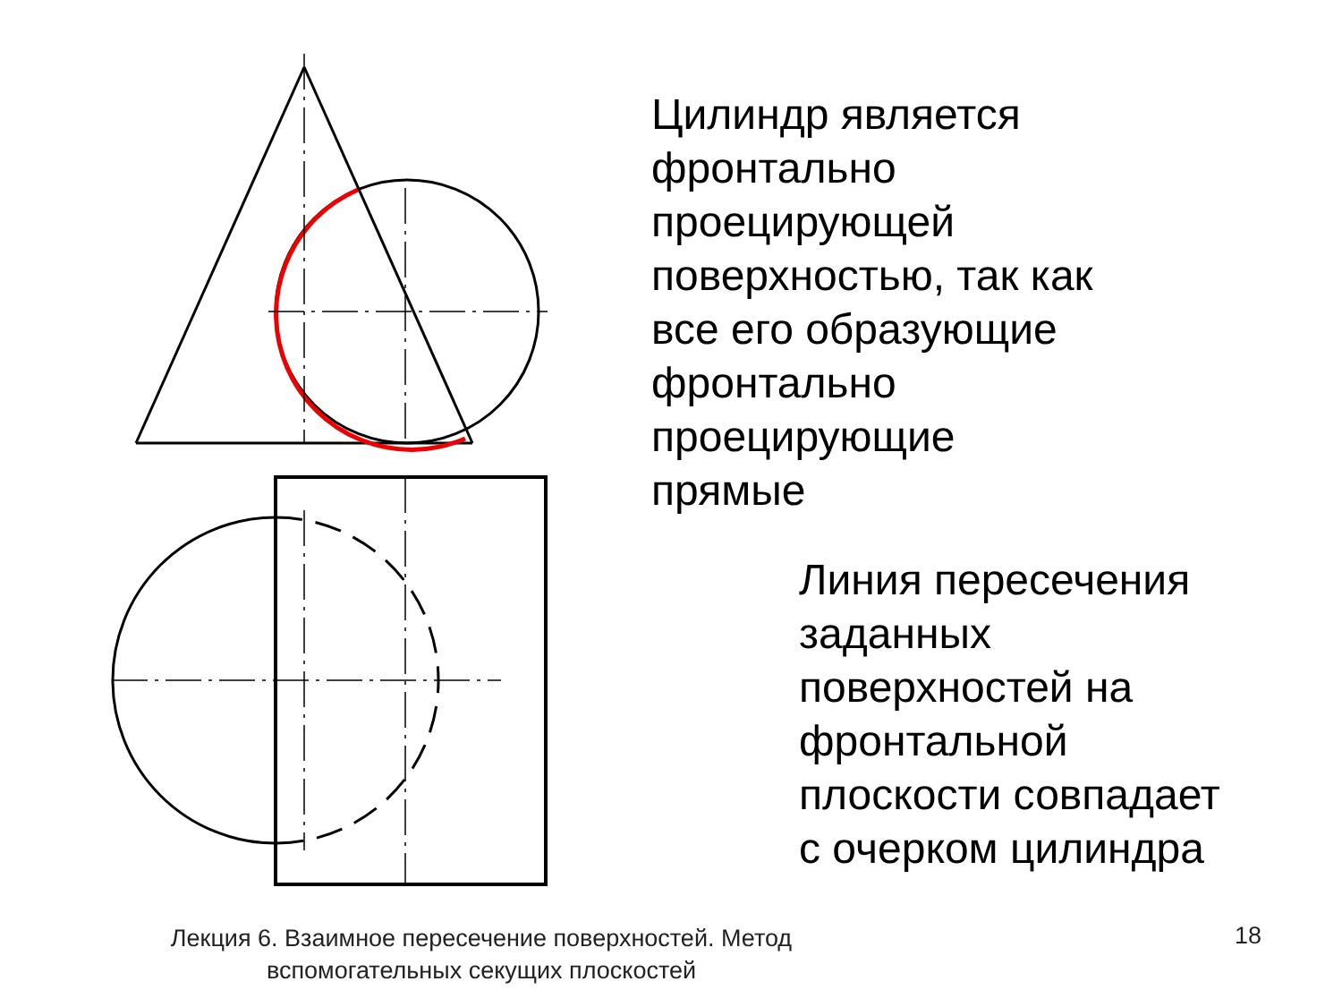Цилиндр является
фронтально
проецирующей
поверхностью, так как
все его образующие
фронтально
проецирующие
прямые
Линия пересечения
заданных
поверхностей на
фронтальной
плоскости совпадает
с очерком цилиндра
Лекция 6. Взаимное пересечение поверхностей. Метод вспомогательных секущих плоскостей
18